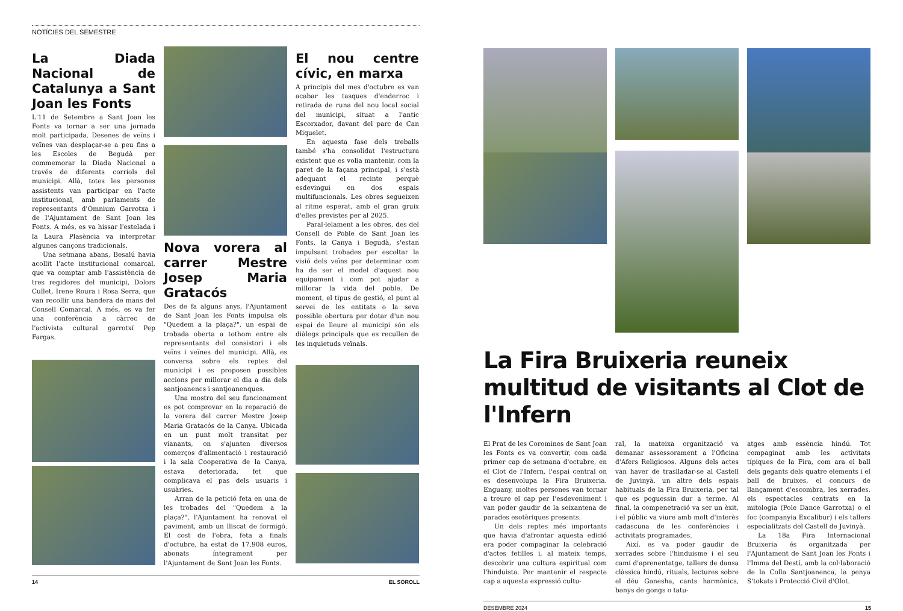NOTÍCIES DEL SEMESTRE
La Diada Nacional de Catalunya a Sant Joan les Fonts
L'11 de Setembre a Sant Joan les Fonts va tornar a ser una jornada molt participada. Desenes de veïns i veïnes van desplaçar-se a peu fins a les Escoles de Begudà per commemorar la Diada Nacional a través de diferents corriols del municipi. Allà, totes les persones assistents van participar en l'acte institucional, amb parlaments de representants d'Òmnium Garrotxa i de l'Ajuntament de Sant Joan les Fonts. A més, es va hissar l'estelada i la Laura Plasència va interpretar algunes cançons tradicionals.
Una setmana abans, Besalú havia acollit l'acte institucional comarcal, que va comptar amb l'assistència de tres regidores del municipi, Dolors Cullet, Irene Roura i Rosa Serra, que van recollir una bandera de mans del Consell Comarcal. A més, es va fer una conferència a càrrec de l'activista cultural garrotxí Pep Fargas.
Nova vorera al carrer Mestre Josep Maria Gratacós
Des de fa alguns anys, l'Ajuntament de Sant Joan les Fonts impulsa els "Quedem a la plaça?", un espai de trobada oberta a tothom entre els representants del consistori i els veïns i veïnes del municipi. Allà, es conversa sobre els reptes del municipi i es proposen possibles accions per millorar el dia a dia dels santjoanencs i santjoanenques.
Una mostra del seu funcionament es pot comprovar en la reparació de la vorera del carrer Mestre Josep Maria Gratacós de la Canya. Ubicada en un punt molt transitat per vianants, on s'ajunten diversos comerços d'alimentació i restauració i la sala Cooperativa de la Canya, estava deteriorada, fet que complicava el pas dels usuaris i usuàries.
Arran de la petició feta en una de les trobades del "Quedem a la plaça?", l'Ajuntament ha renovat el paviment, amb un lliscat de formigó. El cost de l'obra, feta a finals d'octubre, ha estat de 17.908 euros, abonats íntegrament per l'Ajuntament de Sant Joan les Fonts.
El nou centre cívic, en marxa
A principis del mes d'octubre es van acabar les tasques d'enderroc i retirada de runa del nou local social del municipi, situat a l'antic Escorxador, davant del parc de Can Miquelet.
En aquesta fase dels treballs també s'ha consolidat l'estructura existent que es volia mantenir, com la paret de la façana principal, i s'està adequant el recinte perquè esdevingui en dos espais multifuncionals. Les obres segueixen al ritme esperat, amb el gran gruix d'elles previstes per al 2025.
Paral·lelament a les obres, des del Consell de Poble de Sant Joan les Fonts, la Canya i Begudà, s'estan impulsant trobades per escoltar la visió dels veïns per determinar com ha de ser el model d'aquest nou equipament i com pot ajudar a millorar la vida del poble. De moment, el tipus de gestió, el punt al servei de les entitats o la seva possible obertura per dotar d'un nou espai de lleure al municipi són els diàlegs principals que es recullen de les inquietuds veïnals.
14 EL SOROLL
La Fira Bruixeria reuneix multitud de visitants al Clot de l'Infern
El Prat de les Coromines de Sant Joan les Fonts es va convertir, com cada primer cap de setmana d'octubre, en el Clot de l'Infern, l'espai central on es desenvolupa la Fira Bruixeria. Enguany, moltes persones van tornar a treure el cap per l'esdeveniment i van poder gaudir de la seixantena de parades esotèriques presents.
Un dels reptes més importants que havia d'afrontar aquesta edició era poder compaginar la celebració d'actes fetilles i, al mateix temps, descobrir una cultura espiritual com l'hinduista. Per mantenir el respecte cap a aquesta expressió cultu-
ral, la mateixa organització va demanar assessorament a l'Oficina d'Afers Religiosos. Alguns dels actes van haver de traslladar-se al Castell de Juvinyà, un altre dels espais habituals de la Fira Bruixeria, per tal que es poguessin dur a terme. Al final, la compenetració va ser un èxit, i el públic va viure amb molt d'interès cadascuna de les conferències i activitats programades.
Així, es va poder gaudir de xerrades sobre l'hinduisme i el seu camí d'aprenentatge, tallers de dansa clàssica hindú, rituals, lectures sobre el déu Ganesha, cants harmònics, banys de gongs o tatu-
atges amb essència hindú. Tot compaginat amb les activitats típiques de la Fira, com ara el ball dels gegants dels quatre elements i el ball de bruixes, el concurs de llançament d'escombra, les xerrades, els espectacles centrats en la mitologia (Pole Dance Garrotxa) o el foc (companyia Excalibur) i els tallers especialitzats del Castell de Juvinyà.
La 18a Fira Internacional Bruixeria és organitzada per l'Ajuntament de Sant Joan les Fonts i l'Imma del Destí, amb la col·laboració de la Colla Santjoanenca, la penya S'tokats i Protecció Civil d'Olot.
DESEMBRE 2024 15